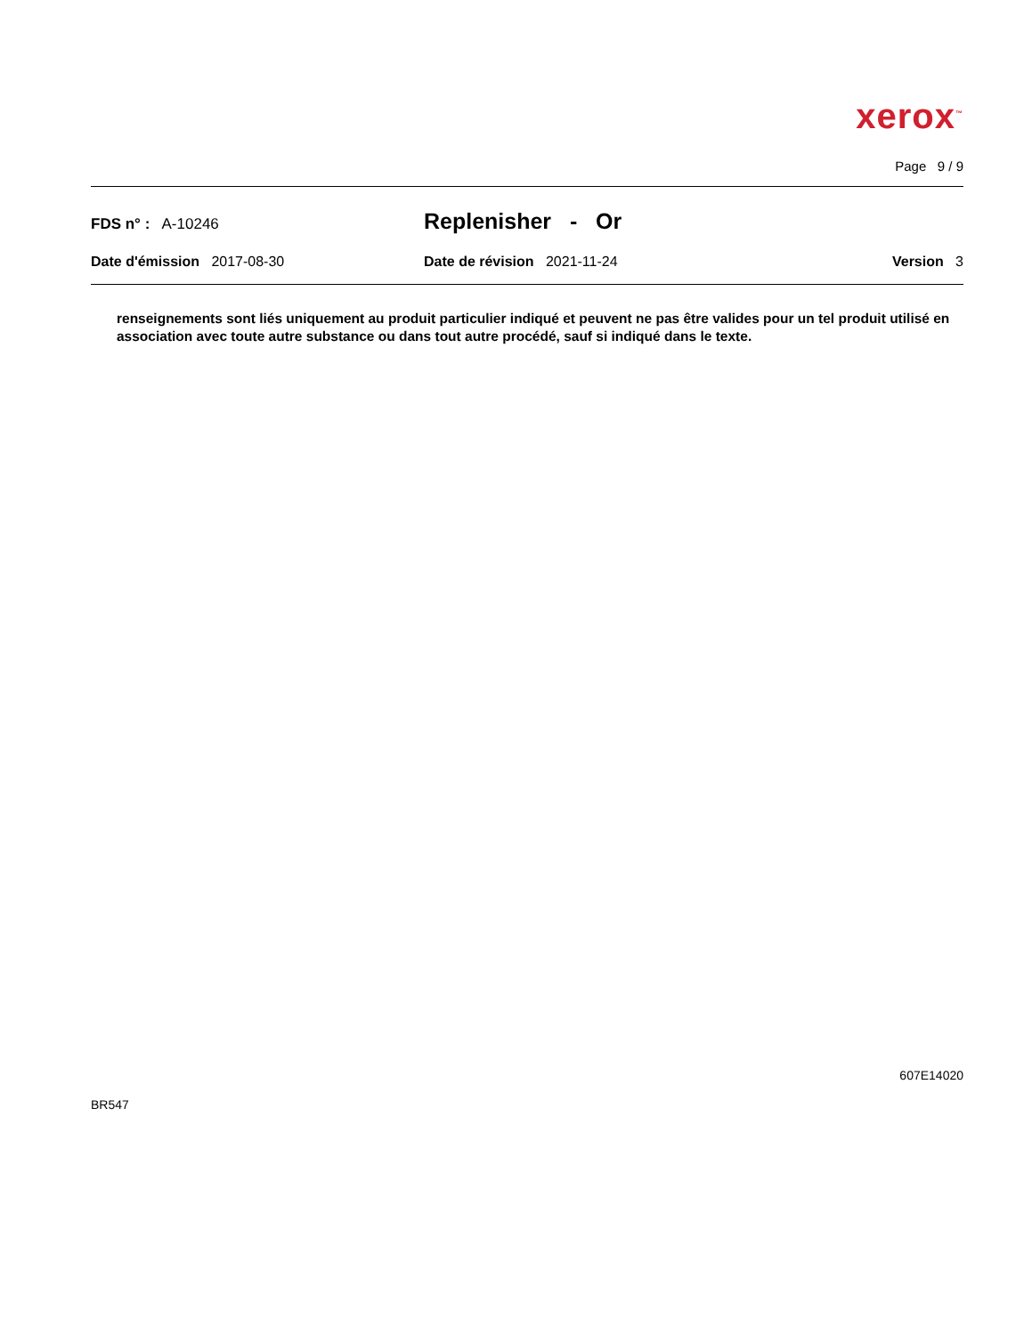xerox<sup>™</sup>
Page 9 / 9
FDS n° : A-10246
Replenisher - Or
Date d'émission 2017-08-30 Date de révision 2021-11-24 Version 3
renseignements sont liés uniquement au produit particulier indiqué et peuvent ne pas être valides pour un tel produit utilisé en association avec toute autre substance ou dans tout autre procédé, sauf si indiqué dans le texte.
607E14020
BR547